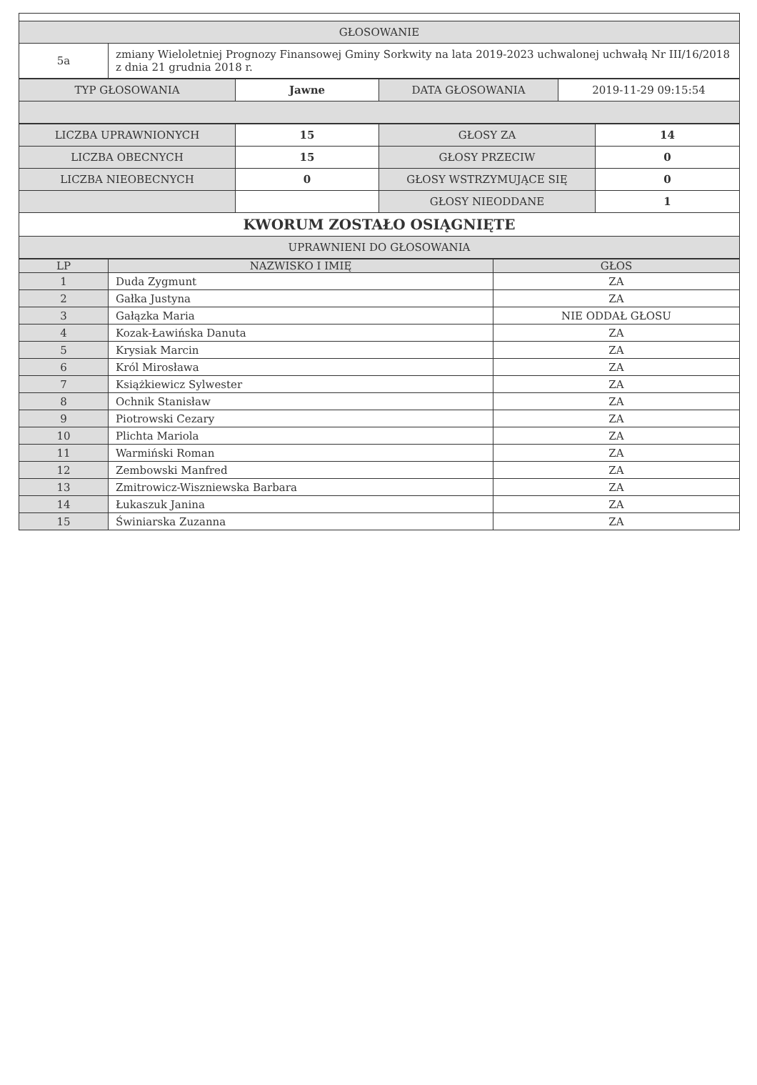| GŁOSOWANIE | |
| 5a | zmiany Wieloletniej Prognozy Finansowej Gminy Sorkwity na lata 2019-2023 uchwalonej uchwałą Nr III/16/2018 z dnia 21 grudnia 2018 r. |
| TYP GŁOSOWANIA | Jawne | DATA GŁOSOWANIA | 2019-11-29 09:15:54 |
| LICZBA UPRAWNIONYCH | 15 | GŁOSY ZA | 14 |
| LICZBA OBECNYCH | 15 | GŁOSY PRZECIW | 0 |
| LICZBA NIEOBECNYCH | 0 | GŁOSY WSTRZYMUJĄCE SIĘ | 0 |
| | | GŁOSY NIEODDANE | 1 |
| KWORUM ZOSTAŁO OSIĄGNIĘTE | | | |
| UPRAWNIENI DO GŁOSOWANIA | | | |
| LP | NAZWISKO I IMIĘ | GŁOS |
| --- | --- | --- |
| 1 | Duda Zygmunt | ZA |
| 2 | Gałka Justyna | ZA |
| 3 | Gałązka Maria | NIE ODDAŁ GŁOSU |
| 4 | Kozak-Ławińska Danuta | ZA |
| 5 | Krysiak Marcin | ZA |
| 6 | Król Mirosława | ZA |
| 7 | Książkiewicz Sylwester | ZA |
| 8 | Ochnik Stanisław | ZA |
| 9 | Piotrowski Cezary | ZA |
| 10 | Plichta Mariola | ZA |
| 11 | Warmiński Roman | ZA |
| 12 | Zembowski Manfred | ZA |
| 13 | Zmitrowicz-Wiszniewska Barbara | ZA |
| 14 | Łukaszuk Janina | ZA |
| 15 | Świniarska Zuzanna | ZA |